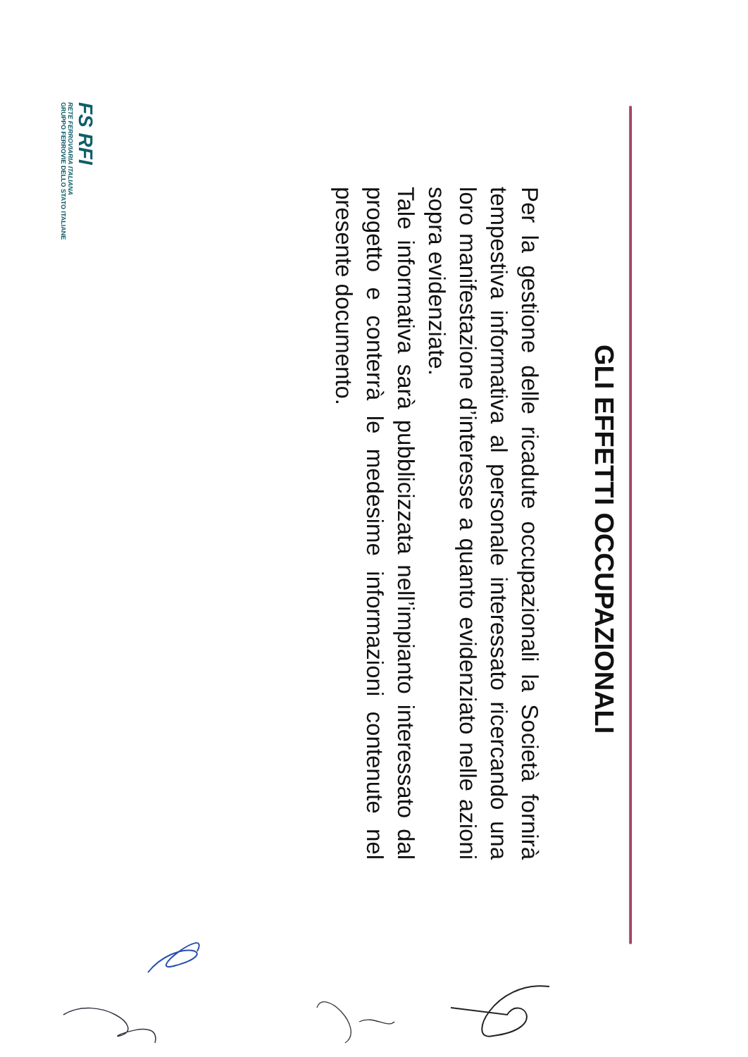GLI EFFETTI OCCUPAZIONALI
Per la gestione delle ricadute occupazionali la Società fornirà tempestiva informativa al personale interessato ricercando una loro manifestazione d’interesse a quanto evidenziato nelle azioni sopra evidenziate.
Tale informativa sarà pubblicizzata nell’impianto interessato dal progetto e conterrà le medesime informazioni contenute nel presente documento.
FS RFI
RETE FERROVIARIA ITALIANA
GRUPPO FERROVIE DELLO STATO ITALIANE